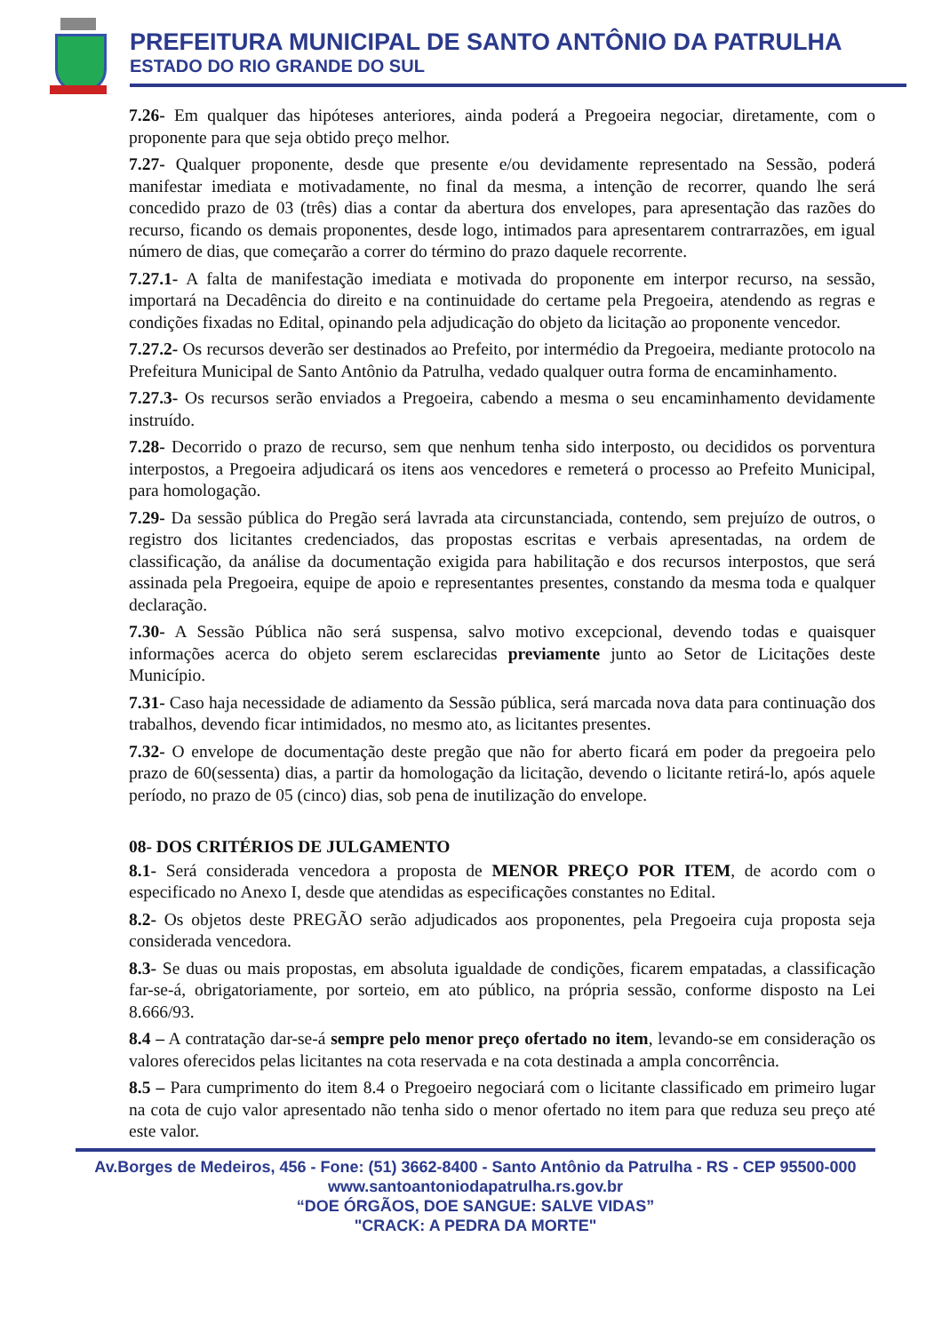PREFEITURA MUNICIPAL DE SANTO ANTÔNIO DA PATRULHA
ESTADO DO RIO GRANDE DO SUL
7.26- Em qualquer das hipóteses anteriores, ainda poderá a Pregoeira negociar, diretamente, com o proponente para que seja obtido preço melhor.
7.27- Qualquer proponente, desde que presente e/ou devidamente representado na Sessão, poderá manifestar imediata e motivadamente, no final da mesma, a intenção de recorrer, quando lhe será concedido prazo de 03 (três) dias a contar da abertura dos envelopes, para apresentação das razões do recurso, ficando os demais proponentes, desde logo, intimados para apresentarem contrarrazões, em igual número de dias, que começarão a correr do término do prazo daquele recorrente.
7.27.1- A falta de manifestação imediata e motivada do proponente em interpor recurso, na sessão, importará na Decadência do direito e na continuidade do certame pela Pregoeira, atendendo as regras e condições fixadas no Edital, opinando pela adjudicação do objeto da licitação ao proponente vencedor.
7.27.2- Os recursos deverão ser destinados ao Prefeito, por intermédio da Pregoeira, mediante protocolo na Prefeitura Municipal de Santo Antônio da Patrulha, vedado qualquer outra forma de encaminhamento.
7.27.3- Os recursos serão enviados a Pregoeira, cabendo a mesma o seu encaminhamento devidamente instruído.
7.28- Decorrido o prazo de recurso, sem que nenhum tenha sido interposto, ou decididos os porventura interpostos, a Pregoeira adjudicará os itens aos vencedores e remeterá o processo ao Prefeito Municipal, para homologação.
7.29- Da sessão pública do Pregão será lavrada ata circunstanciada, contendo, sem prejuízo de outros, o registro dos licitantes credenciados, das propostas escritas e verbais apresentadas, na ordem de classificação, da análise da documentação exigida para habilitação e dos recursos interpostos, que será assinada pela Pregoeira, equipe de apoio e representantes presentes, constando da mesma toda e qualquer declaração.
7.30- A Sessão Pública não será suspensa, salvo motivo excepcional, devendo todas e quaisquer informações acerca do objeto serem esclarecidas previamente junto ao Setor de Licitações deste Município.
7.31- Caso haja necessidade de adiamento da Sessão pública, será marcada nova data para continuação dos trabalhos, devendo ficar intimidados, no mesmo ato, as licitantes presentes.
7.32- O envelope de documentação deste pregão que não for aberto ficará em poder da pregoeira pelo prazo de 60(sessenta) dias, a partir da homologação da licitação, devendo o licitante retirá-lo, após aquele período, no prazo de 05 (cinco) dias, sob pena de inutilização do envelope.
08- DOS CRITÉRIOS DE JULGAMENTO
8.1- Será considerada vencedora a proposta de MENOR PREÇO POR ITEM, de acordo com o especificado no Anexo I, desde que atendidas as especificações constantes no Edital.
8.2- Os objetos deste PREGÃO serão adjudicados aos proponentes, pela Pregoeira cuja proposta seja considerada vencedora.
8.3- Se duas ou mais propostas, em absoluta igualdade de condições, ficarem empatadas, a classificação far-se-á, obrigatoriamente, por sorteio, em ato público, na própria sessão, conforme disposto na Lei 8.666/93.
8.4 – A contratação dar-se-á sempre pelo menor preço ofertado no item, levando-se em consideração os valores oferecidos pelas licitantes na cota reservada e na cota destinada a ampla concorrência.
8.5 – Para cumprimento do item 8.4 o Pregoeiro negociará com o licitante classificado em primeiro lugar na cota de cujo valor apresentado não tenha sido o menor ofertado no item para que reduza seu preço até este valor.
Av.Borges de Medeiros, 456 - Fone: (51) 3662-8400 - Santo Antônio da Patrulha - RS - CEP 95500-000
www.santoantoniodapatrulha.rs.gov.br
“DOE ÓRGÃOS, DOE SANGUE: SALVE VIDAS”
"CRACK: A PEDRA DA MORTE"